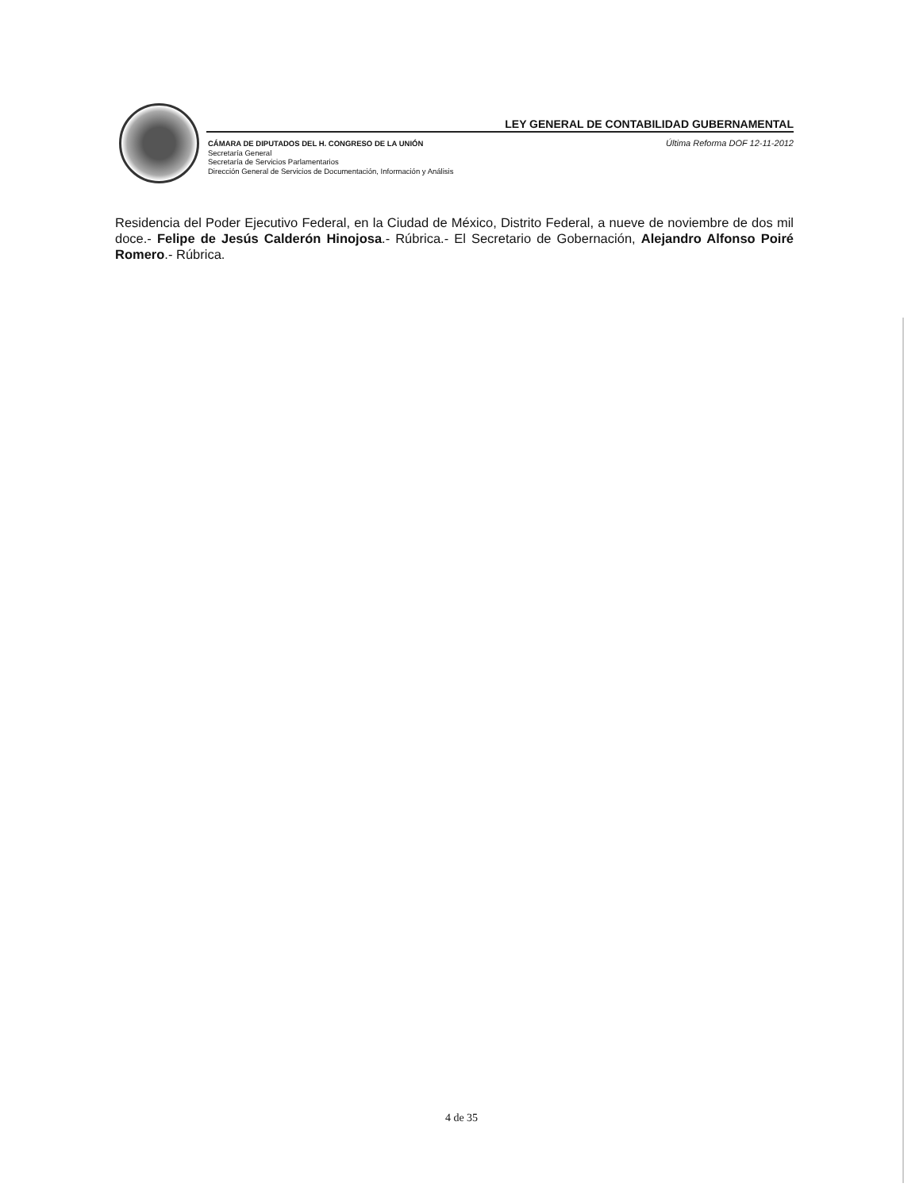LEY GENERAL DE CONTABILIDAD GUBERNAMENTAL
CÁMARA DE DIPUTADOS DEL H. CONGRESO DE LA UNIÓN
Secretaría General
Secretaría de Servicios Parlamentarios
Dirección General de Servicios de Documentación, Información y Análisis
Última Reforma DOF 12-11-2012
Residencia del Poder Ejecutivo Federal, en la Ciudad de México, Distrito Federal, a nueve de noviembre de dos mil doce.- Felipe de Jesús Calderón Hinojosa.- Rúbrica.- El Secretario de Gobernación, Alejandro Alfonso Poiré Romero.- Rúbrica.
4 de 35